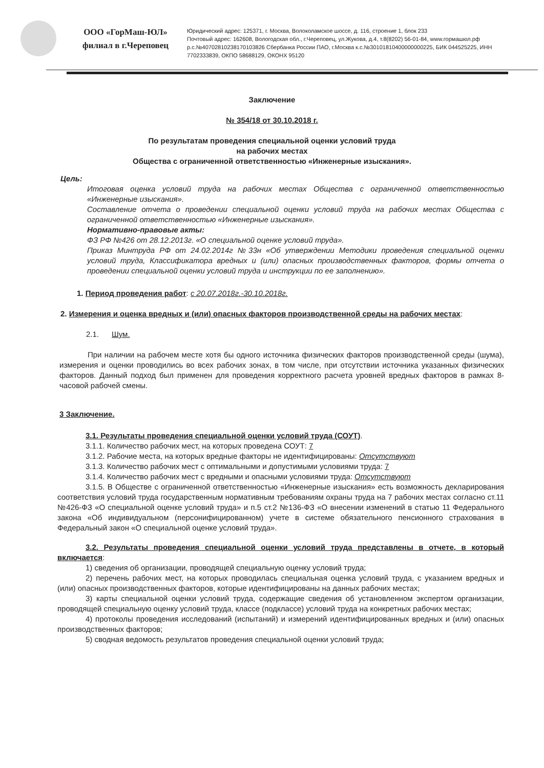ООО «ГорМаш-ЮЛ»
филиал в г.Череповец
Юридический адрес: 125371, г. Москва, Волоколамское шоссе, д. 116, строение 1, блок 233
Почтовый адрес: 162608, Вологодская обл., г.Череповец, ул.Жукова, д.4, т.8(8202) 56-01-84, www.гормашюл.рф
р.с.№40702810238170103826 Сбербанка России ПАО, г.Москва к.с.№30101810400000000225, БИК 044525225, ИНН
7702333839, ОКПО 58688129, ОКОНХ 95120
Заключение
№ 354/18 от 30.10.2018 г.
По результатам проведения специальной оценки условий труда
на рабочих местах
Общества с ограниченной ответственностью «Инженерные изыскания».
Цель:
Итоговая оценка условий труда на рабочих местах Общества с ограниченной ответственностью «Инженерные изыскания».
Составление отчета о проведении специальной оценки условий труда на рабочих местах Общества с ограниченной ответственностью «Инженерные изыскания».
Нормативно-правовые акты:
ФЗ РФ №426 от 28.12.2013г. «О специальной оценке условий труда».
Приказ Минтруда РФ от 24.02.2014г №33н «Об утверждении Методики проведения специальной оценки условий труда, Классификатора вредных и (или) опасных производственных факторов, формы отчета о проведении специальной оценки условий труда и инструкции по ее заполнению».
1. Период проведения работ: с 20.07.2018г.-30.10.2018г.
2. Измерения и оценка вредных и (или) опасных факторов производственной среды на рабочих местах:
2.1. Шум.
При наличии на рабочем месте хотя бы одного источника физических факторов производственной среды (шума), измерения и оценки проводились во всех рабочих зонах, в том числе, при отсутствии источника указанных физических факторов. Данный подход был применен для проведения корректного расчета уровней вредных факторов в рамках 8-часовой рабочей смены.
3 Заключение.
3.1. Результаты проведения специальной оценки условий труда (СОУТ).
3.1.1. Количество рабочих мест, на которых проведена СОУТ: 7
3.1.2. Рабочие места, на которых вредные факторы не идентифицированы: Отсутствуют
3.1.3. Количество рабочих мест с оптимальными и допустимыми условиями труда: 7
3.1.4. Количество рабочих мест с вредными и опасными условиями труда: Отсутствуют
3.1.5. В Обществе с ограниченной ответственностью «Инженерные изыскания» есть возможность декларирования соответствия условий труда государственным нормативным требованиям охраны труда на 7 рабочих местах согласно ст.11 №426-ФЗ «О специальной оценке условий труда» и п.5 ст.2 №136-ФЗ «О внесении изменений в статью 11 Федерального закона «Об индивидуальном (персонифицированном) учете в системе обязательного пенсионного страхования в Федеральный закон «О специальной оценке условий труда».
3.2. Результаты проведения специальной оценки условий труда представлены в отчете, в который включается:
1) сведения об организации, проводящей специальную оценку условий труда;
2) перечень рабочих мест, на которых проводилась специальная оценка условий труда, с указанием вредных и (или) опасных производственных факторов, которые идентифицированы на данных рабочих местах;
3) карты специальной оценки условий труда, содержащие сведения об установленном экспертом организации, проводящей специальную оценку условий труда, классе (подклассе) условий труда на конкретных рабочих местах;
4) протоколы проведения исследований (испытаний) и измерений идентифицированных вредных и (или) опасных производственных факторов;
5) сводная ведомость результатов проведения специальной оценки условий труда;